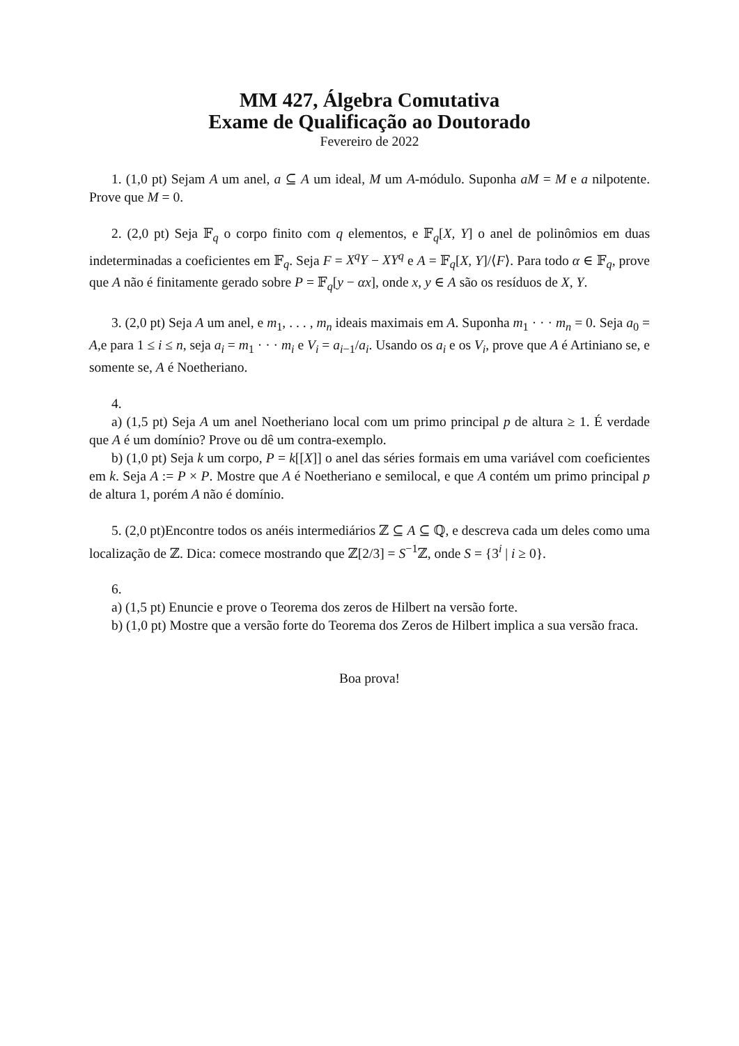MM 427, Álgebra Comutativa
Exame de Qualificação ao Doutorado
Fevereiro de 2022
1. (1,0 pt) Sejam A um anel, a ⊆ A um ideal, M um A-módulo. Suponha aM = M e a nilpotente. Prove que M = 0.
2. (2,0 pt) Seja 𝔽<sub>q</sub> o corpo finito com q elementos, e 𝔽<sub>q</sub>[X, Y] o anel de polinômios em duas indeterminadas a coeficientes em 𝔽<sub>q</sub>. Seja F = X<sup>q</sup>Y − XY<sup>q</sup> e A = 𝔽<sub>q</sub>[X, Y]/⟨F⟩. Para todo α ∈ 𝔽<sub>q</sub>, prove que A não é finitamente gerado sobre P = 𝔽<sub>q</sub>[y − αx], onde x, y ∈ A são os resíduos de X, Y.
3. (2,0 pt) Seja A um anel, e m<sub>1</sub>, . . . , m<sub>n</sub> ideais maximais em A. Suponha m<sub>1</sub> · · · m<sub>n</sub> = 0. Seja a<sub>0</sub> = A,e para 1 ≤ i ≤ n, seja a<sub>i</sub> = m<sub>1</sub> · · · m<sub>i</sub> e V<sub>i</sub> = a<sub>i−1</sub>/a<sub>i</sub>. Usando os a<sub>i</sub> e os V<sub>i</sub>, prove que A é Artiniano se, e somente se, A é Noetheriano.
4.
a) (1,5 pt) Seja A um anel Noetheriano local com um primo principal p de altura ≥ 1. É verdade que A é um domínio? Prove ou dê um contra-exemplo.
b) (1,0 pt) Seja k um corpo, P = k[[X]] o anel das séries formais em uma variável com coeficientes em k. Seja A := P × P. Mostre que A é Noetheriano e semilocal, e que A contém um primo principal p de altura 1, porém A não é domínio.
5. (2,0 pt)Encontre todos os anéis intermediários ℤ ⊆ A ⊆ ℚ, e descreva cada um deles como uma localização de ℤ. Dica: comece mostrando que ℤ[2/3] = S<sup>−1</sup>ℤ, onde S = {3<sup>i</sup> | i ≥ 0}.
6.
a) (1,5 pt) Enuncie e prove o Teorema dos zeros de Hilbert na versão forte.
b) (1,0 pt) Mostre que a versão forte do Teorema dos Zeros de Hilbert implica a sua versão fraca.
Boa prova!